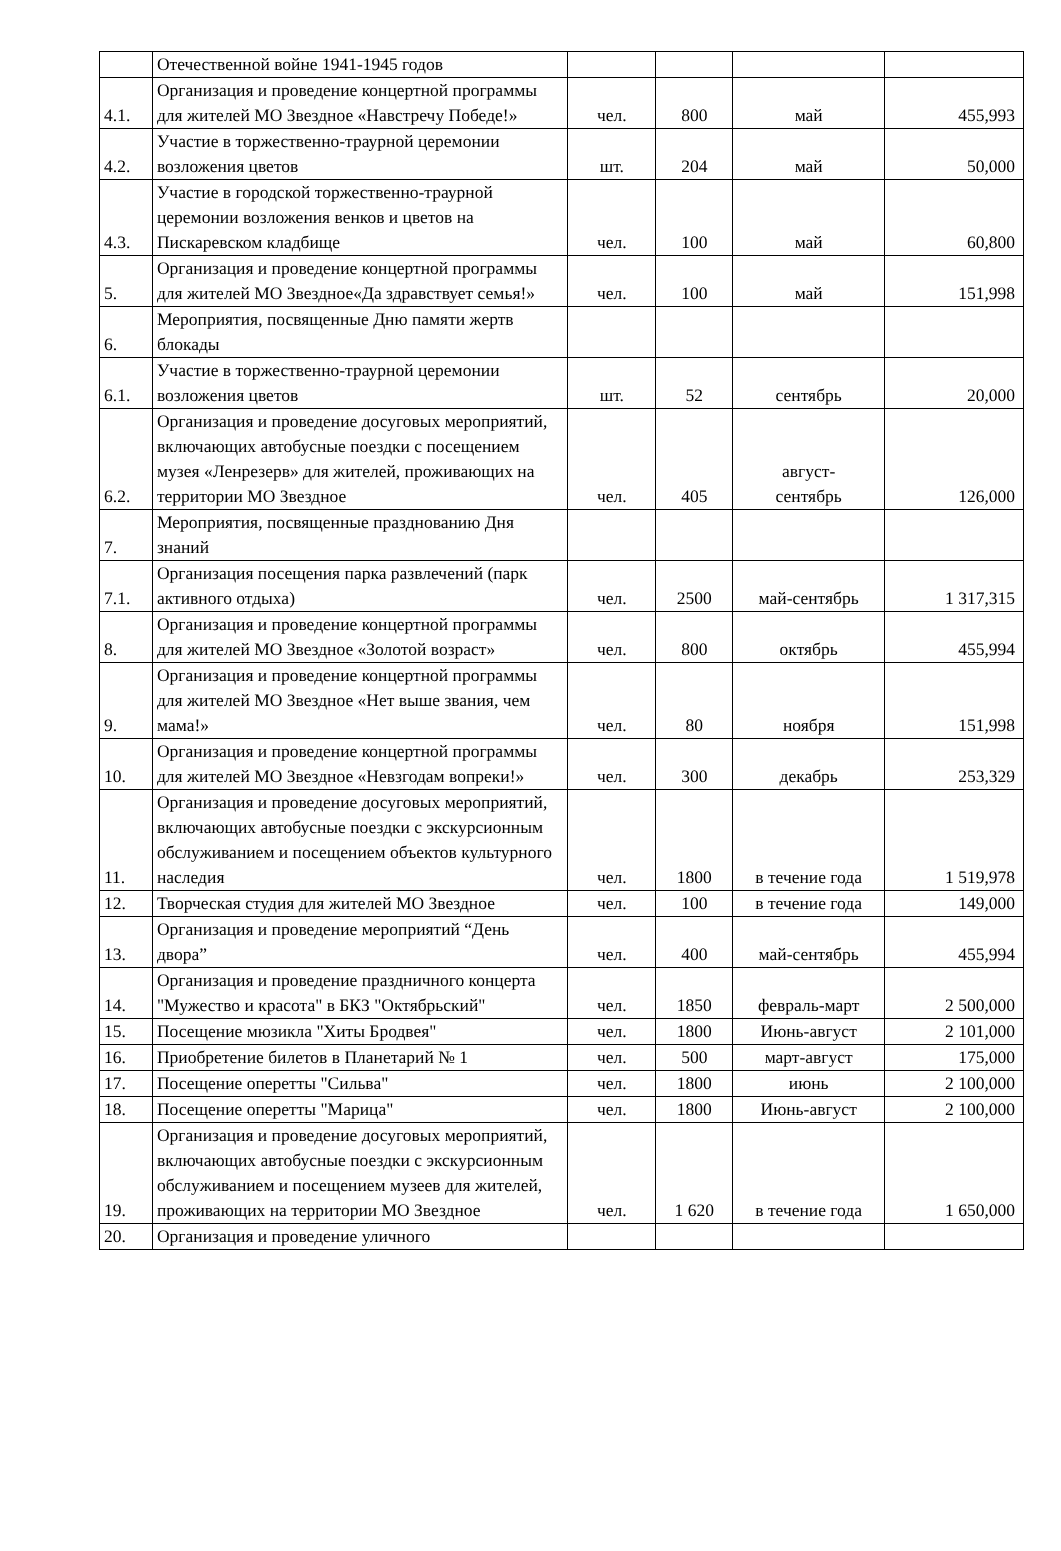| | Отечественной войне 1941-1945 годов | | | | |
| 4.1. | Организация и проведение концертной программы для жителей МО Звездное «Навстречу Победе!» | чел. | 800 | май | 455,993 |
| 4.2. | Участие в торжественно-траурной церемонии возложения цветов | шт. | 204 | май | 50,000 |
| 4.3. | Участие в городской торжественно-траурной церемонии возложения венков и цветов на Пискаревском кладбище | чел. | 100 | май | 60,800 |
| 5. | Организация и проведение концертной программы для жителей МО Звездное«Да здравствует семья!» | чел. | 100 | май | 151,998 |
| 6. | Мероприятия, посвященные Дню памяти жертв блокады | | | | |
| 6.1. | Участие в торжественно-траурной церемонии возложения цветов | шт. | 52 | сентябрь | 20,000 |
| 6.2. | Организация и проведение досуговых мероприятий, включающих автобусные поездки с посещением музея «Ленрезерв» для жителей, проживающих на территории МО Звездное | чел. | 405 | август- сентябрь | 126,000 |
| 7. | Мероприятия, посвященные празднованию Дня знаний | | | | |
| 7.1. | Организация посещения парка развлечений (парк активного отдыха) | чел. | 2500 | май-сентябрь | 1 317,315 |
| 8. | Организация и проведение концертной программы для жителей МО Звездное «Золотой возраст» | чел. | 800 | октябрь | 455,994 |
| 9. | Организация и проведение концертной программы для жителей МО Звездное «Нет выше звания, чем мама!» | чел. | 80 | ноября | 151,998 |
| 10. | Организация и проведение концертной программы для жителей МО Звездное «Невзгодам вопреки!» | чел. | 300 | декабрь | 253,329 |
| 11. | Организация и проведение досуговых мероприятий, включающих автобусные поездки с экскурсионным обслуживанием и посещением объектов культурного наследия | чел. | 1800 | в течение года | 1 519,978 |
| 12. | Творческая студия для жителей МО Звездное | чел. | 100 | в течение года | 149,000 |
| 13. | Организация и проведение мероприятий “День двора” | чел. | 400 | май-сентябрь | 455,994 |
| 14. | Организация и проведение праздничного концерта "Мужество и красота" в БКЗ "Октябрьский" | чел. | 1850 | февраль-март | 2 500,000 |
| 15. | Посещение мюзикла "Хиты Бродвея" | чел. | 1800 | Июнь-август | 2 101,000 |
| 16. | Приобретение билетов в Планетарий № 1 | чел. | 500 | март-август | 175,000 |
| 17. | Посещение оперетты "Сильва" | чел. | 1800 | июнь | 2 100,000 |
| 18. | Посещение оперетты "Марица" | чел. | 1800 | Июнь-август | 2 100,000 |
| 19. | Организация и проведение досуговых мероприятий, включающих автобусные поездки с экскурсионным обслуживанием и посещением музеев для жителей, проживающих на территории МО Звездное | чел. | 1 620 | в течение года | 1 650,000 |
| 20. | Организация и проведение уличного | | | | |